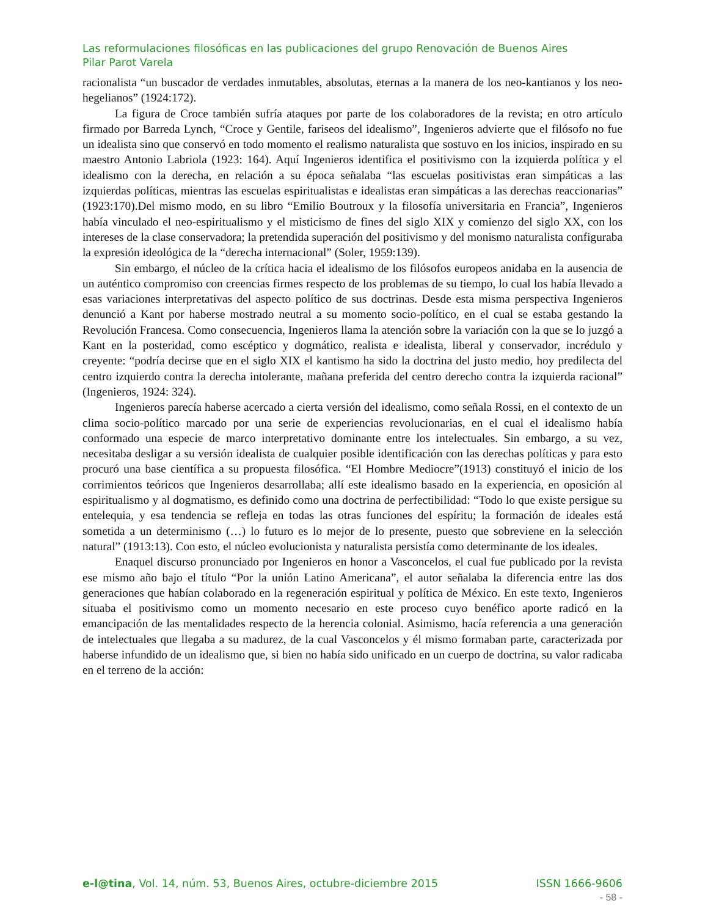Las reformulaciones filosóficas en las publicaciones del grupo Renovación de Buenos Aires
Pilar Parot Varela
racionalista “un buscador de verdades inmutables, absolutas, eternas a la manera de los neo-kantianos y los neo-hegelianos” (1924:172).
La figura de Croce también sufría ataques por parte de los colaboradores de la revista; en otro artículo firmado por Barreda Lynch, “Croce y Gentile, fariseos del idealismo”, Ingenieros advierte que el filósofo no fue un idealista sino que conservó en todo momento el realismo naturalista que sostuvo en los inicios, inspirado en su maestro Antonio Labriola (1923: 164). Aquí Ingenieros identifica el positivismo con la izquierda política y el idealismo con la derecha, en relación a su época señalaba “las escuelas positivistas eran simpáticas a las izquierdas políticas, mientras las escuelas espiritualistas e idealistas eran simpáticas a las derechas reaccionarias” (1923:170).Del mismo modo, en su libro “Emilio Boutroux y la filosofía universitaria en Francia”, Ingenieros había vinculado el neo-espiritualismo y el misticismo de fines del siglo XIX y comienzo del siglo XX, con los intereses de la clase conservadora; la pretendida superación del positivismo y del monismo naturalista configuraba la expresión ideológica de la “derecha internacional” (Soler, 1959:139).
Sin embargo, el núcleo de la crítica hacia el idealismo de los filósofos europeos anidaba en la ausencia de un auténtico compromiso con creencias firmes respecto de los problemas de su tiempo, lo cual los había llevado a esas variaciones interpretativas del aspecto político de sus doctrinas. Desde esta misma perspectiva Ingenieros denunció a Kant por haberse mostrado neutral a su momento socio-político, en el cual se estaba gestando la Revolución Francesa. Como consecuencia, Ingenieros llama la atención sobre la variación con la que se lo juzgó a Kant en la posteridad, como escéptico y dogmático, realista e idealista, liberal y conservador, incrédulo y creyente: “podría decirse que en el siglo XIX el kantismo ha sido la doctrina del justo medio, hoy predilecta del centro izquierdo contra la derecha intolerante, mañana preferida del centro derecho contra la izquierda racional” (Ingenieros, 1924: 324).
Ingenieros parecía haberse acercado a cierta versión del idealismo, como señala Rossi, en el contexto de un clima socio-político marcado por una serie de experiencias revolucionarias, en el cual el idealismo había conformado una especie de marco interpretativo dominante entre los intelectuales. Sin embargo, a su vez, necesitaba desligar a su versión idealista de cualquier posible identificación con las derechas políticas y para esto procuró una base científica a su propuesta filosófica. “El Hombre Mediocre”(1913) constituyó el inicio de los corrimientos teóricos que Ingenieros desarrollaba; allí este idealismo basado en la experiencia, en oposición al espiritualismo y al dogmatismo, es definido como una doctrina de perfectibilidad: “Todo lo que existe persigue su entelequia, y esa tendencia se refleja en todas las otras funciones del espíritu; la formación de ideales está sometida a un determinismo (…) lo futuro es lo mejor de lo presente, puesto que sobreviene en la selección natural” (1913:13). Con esto, el núcleo evolucionista y naturalista persistía como determinante de los ideales.
Enaquel discurso pronunciado por Ingenieros en honor a Vasconcelos, el cual fue publicado por la revista ese mismo año bajo el título “Por la unión Latino Americana”, el autor señalaba la diferencia entre las dos generaciones que habían colaborado en la regeneración espiritual y política de México. En este texto, Ingenieros situaba el positivismo como un momento necesario en este proceso cuyo benéfico aporte radicó en la emancipación de las mentalidades respecto de la herencia colonial. Asimismo, hacía referencia a una generación de intelectuales que llegaba a su madurez, de la cual Vasconcelos y él mismo formaban parte, caracterizada por haberse infundido de un idealismo que, si bien no había sido unificado en un cuerpo de doctrina, su valor radicaba en el terreno de la acción:
e-l@tina, Vol. 14, núm. 53, Buenos Aires, octubre-diciembre 2015 ISSN 1666-9606
- 58 -